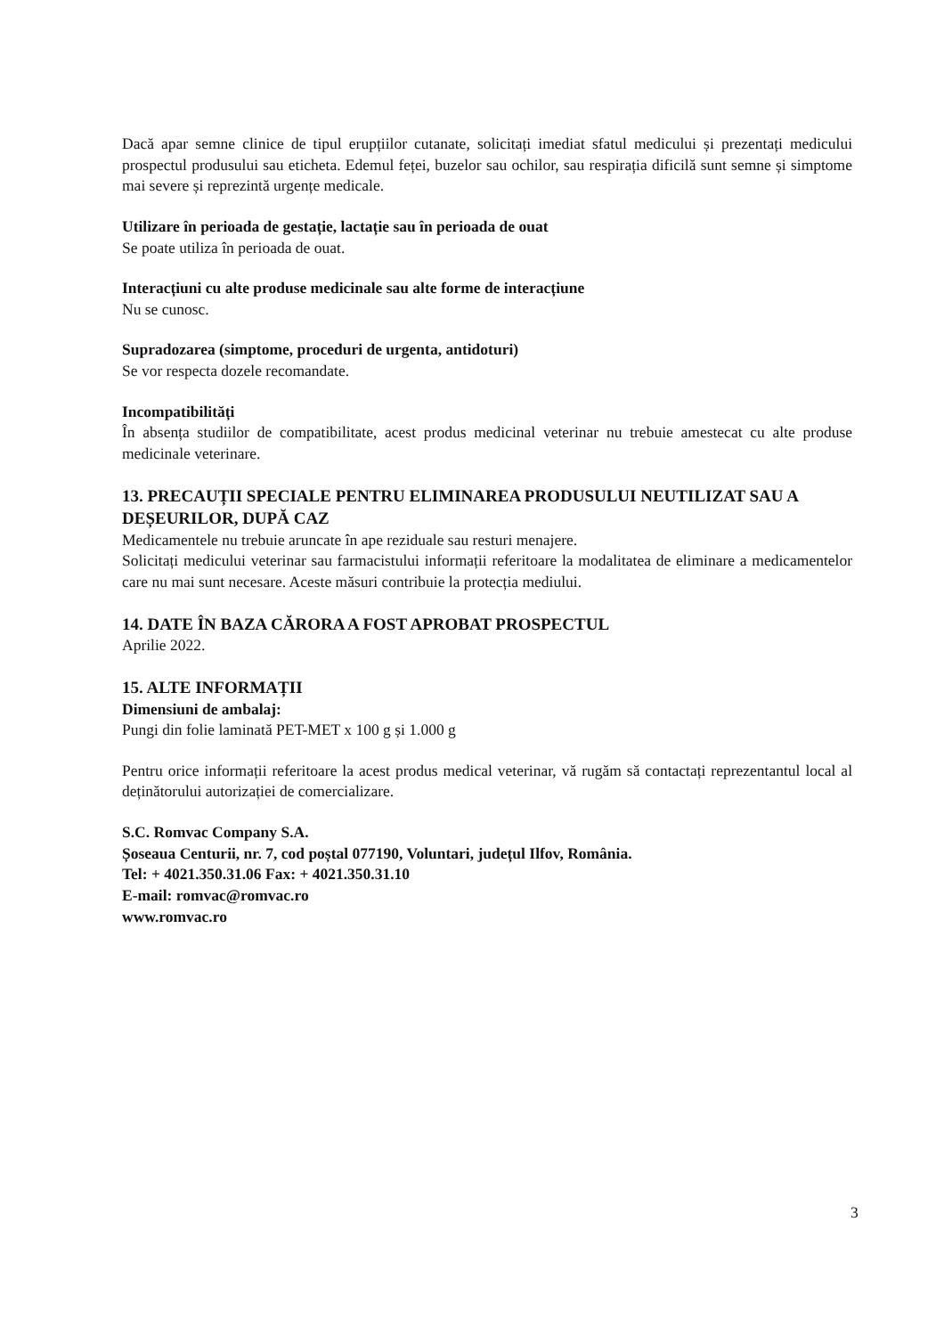Dacă apar semne clinice de tipul erupțiilor cutanate, solicitați imediat sfatul medicului și prezentați medicului prospectul produsului sau eticheta. Edemul feței, buzelor sau ochilor, sau respirația dificilă sunt semne și simptome mai severe și reprezintă urgențe medicale.
Utilizare în perioada de gestație, lactație sau în perioada de ouat
Se poate utiliza în perioada de ouat.
Interacțiuni cu alte produse medicinale sau alte forme de interacțiune
Nu se cunosc.
Supradozarea (simptome, proceduri de urgenta, antidoturi)
Se vor respecta dozele recomandate.
Incompatibilități
În absența studiilor de compatibilitate, acest produs medicinal veterinar nu trebuie amestecat cu alte produse medicinale veterinare.
13. PRECAUȚII SPECIALE PENTRU ELIMINAREA PRODUSULUI NEUTILIZAT SAU A DEȘEURILOR, DUPĂ CAZ
Medicamentele nu trebuie aruncate în ape reziduale sau resturi menajere.
Solicitați medicului veterinar sau farmacistului informații referitoare la modalitatea de eliminare a medicamentelor care nu mai sunt necesare. Aceste măsuri contribuie la protecția mediului.
14. DATE ÎN BAZA CĂRORA A FOST APROBAT PROSPECTUL
Aprilie 2022.
15. ALTE INFORMAȚII
Dimensiuni de ambalaj:
Pungi din folie laminată PET-MET x 100 g și 1.000 g
Pentru orice informații referitoare la acest produs medical veterinar, vă rugăm să contactați reprezentantul local al deținătorului autorizației de comercializare.
S.C. Romvac Company S.A.
Șoseaua Centurii, nr. 7, cod poștal 077190, Voluntari, județul Ilfov, România.
Tel: + 4021.350.31.06 Fax: + 4021.350.31.10
E-mail: romvac@romvac.ro
www.romvac.ro
3